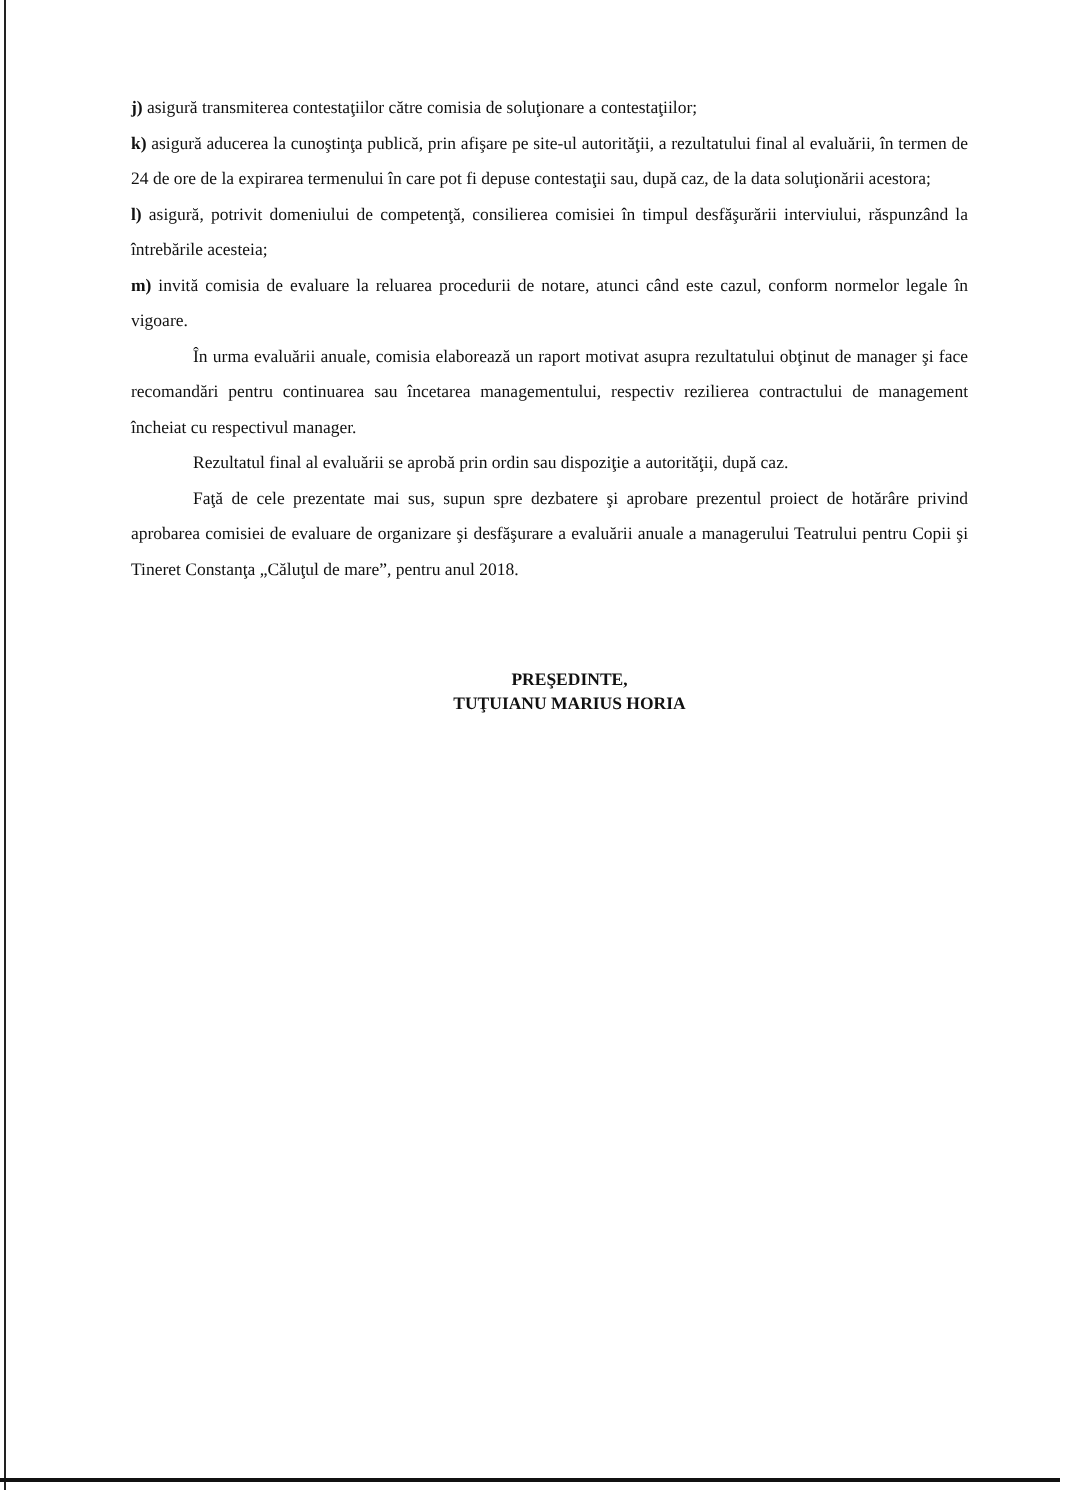j) asigură transmiterea contestaţiilor către comisia de soluţionare a contestaţiilor;
k) asigură aducerea la cunoştinţa publică, prin afişare pe site-ul autorităţii, a rezultatului final al evaluării, în termen de 24 de ore de la expirarea termenului în care pot fi depuse contestaţii sau, după caz, de la data soluţionării acestora;
l) asigură, potrivit domeniului de competenţă, consilierea comisiei în timpul desfăşurării interviului, răspunzând la întrebările acesteia;
m) invită comisia de evaluare la reluarea procedurii de notare, atunci când este cazul, conform normelor legale în vigoare.
În urma evaluării anuale, comisia elaborează un raport motivat asupra rezultatului obţinut de manager şi face recomandări pentru continuarea sau încetarea managementului, respectiv rezilierea contractului de management încheiat cu respectivul manager.
Rezultatul final al evaluării se aprobă prin ordin sau dispoziţie a autorităţii, după caz.
Faţă de cele prezentate mai sus, supun spre dezbatere şi aprobare prezentul proiect de hotărâre privind aprobarea comisiei de evaluare de organizare şi desfăşurare a evaluării anuale a managerului Teatrului pentru Copii şi Tineret Constanţa „Căluţul de mare”, pentru anul 2018.
PREŞEDINTE,
TUŢUIANU MARIUS HORIA